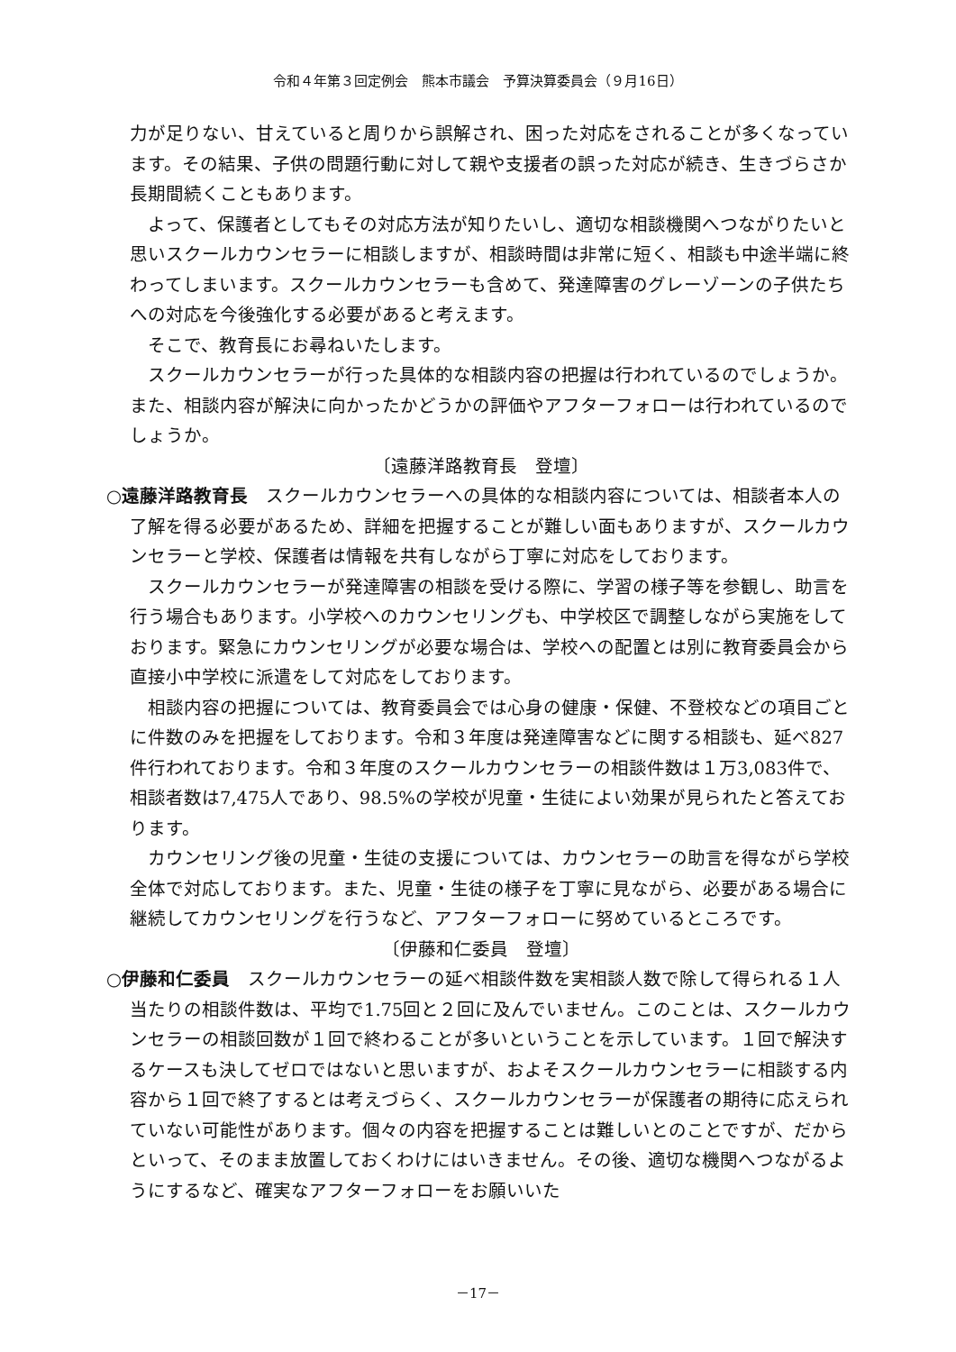令和４年第３回定例会　熊本市議会　予算決算委員会（９月16日）
力が足りない、甘えていると周りから誤解され、困った対応をされることが多くなっています。その結果、子供の問題行動に対して親や支援者の誤った対応が続き、生きづらさか長期間続くこともあります。
よって、保護者としてもその対応方法が知りたいし、適切な相談機関へつながりたいと思いスクールカウンセラーに相談しますが、相談時間は非常に短く、相談も中途半端に終わってしまいます。スクールカウンセラーも含めて、発達障害のグレーゾーンの子供たちへの対応を今後強化する必要があると考えます。
そこで、教育長にお尋ねいたします。
スクールカウンセラーが行った具体的な相談内容の把握は行われているのでしょうか。また、相談内容が解決に向かったかどうかの評価やアフターフォローは行われているのでしょうか。
〔遠藤洋路教育長　登壇〕
○遠藤洋路教育長　スクールカウンセラーへの具体的な相談内容については、相談者本人の了解を得る必要があるため、詳細を把握することが難しい面もありますが、スクールカウンセラーと学校、保護者は情報を共有しながら丁寧に対応をしております。
スクールカウンセラーが発達障害の相談を受ける際に、学習の様子等を参観し、助言を行う場合もあります。小学校へのカウンセリングも、中学校区で調整しながら実施をしております。緊急にカウンセリングが必要な場合は、学校への配置とは別に教育委員会から直接小中学校に派遣をして対応をしております。
相談内容の把握については、教育委員会では心身の健康・保健、不登校などの項目ごとに件数のみを把握をしております。令和３年度は発達障害などに関する相談も、延べ827件行われております。令和３年度のスクールカウンセラーの相談件数は１万3,083件で、相談者数は7,475人であり、98.5%の学校が児童・生徒によい効果が見られたと答えております。
カウンセリング後の児童・生徒の支援については、カウンセラーの助言を得ながら学校全体で対応しております。また、児童・生徒の様子を丁寧に見ながら、必要がある場合に継続してカウンセリングを行うなど、アフターフォローに努めているところです。
〔伊藤和仁委員　登壇〕
○伊藤和仁委員　スクールカウンセラーの延べ相談件数を実相談人数で除して得られる１人当たりの相談件数は、平均で1.75回と２回に及んでいません。このことは、スクールカウンセラーの相談回数が１回で終わることが多いということを示しています。１回で解決するケースも決してゼロではないと思いますが、およそスクールカウンセラーに相談する内容から１回で終了するとは考えづらく、スクールカウンセラーが保護者の期待に応えられていない可能性があります。個々の内容を把握することは難しいとのことですが、だからといって、そのまま放置しておくわけにはいきません。その後、適切な機関へつながるようにするなど、確実なアフターフォローをお願いいた
－17－